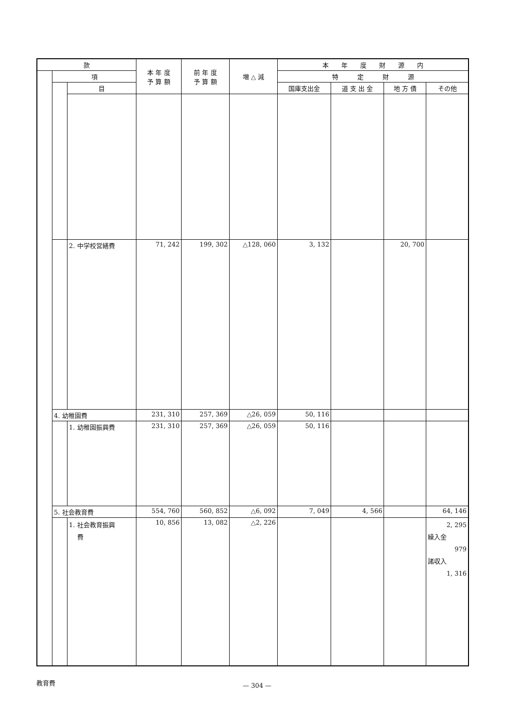| 款 | | | 本 年 度 予 算 額 | 前 年 度 予 算 額 | 増 △ 減 | 本 年 度 財 源 内 | | | |
| --- | --- | --- | --- | --- | --- | --- | --- | --- | --- |
| | 項 | | | | | 特 定 財 源 | | | |
| | | 目 | | | | 国庫支出金 | 道 支 出 金 | 地 方 債 | その他 |
| | | 2. 中学校営繕費 | 71, 242 | 199, 302 | △128, 060 | 3, 132 | | 20, 700 | |
| | 4. 幼稚園費 | | 231, 310 | 257, 369 | △26, 059 | 50, 116 | | | |
| | | 1. 幼稚園振興費 | 231, 310 | 257, 369 | △26, 059 | 50, 116 | | | |
| | 5. 社会教育費 | | 554, 760 | 560, 852 | △6, 092 | 7, 049 | 4, 566 | | 64, 146 |
| | | 1. 社会教育振興 費 | 10, 856 | 13, 082 | △2, 226 | | | | 2, 295 繰入金 979 諸収入 1, 316 |
教育費
— 304 —